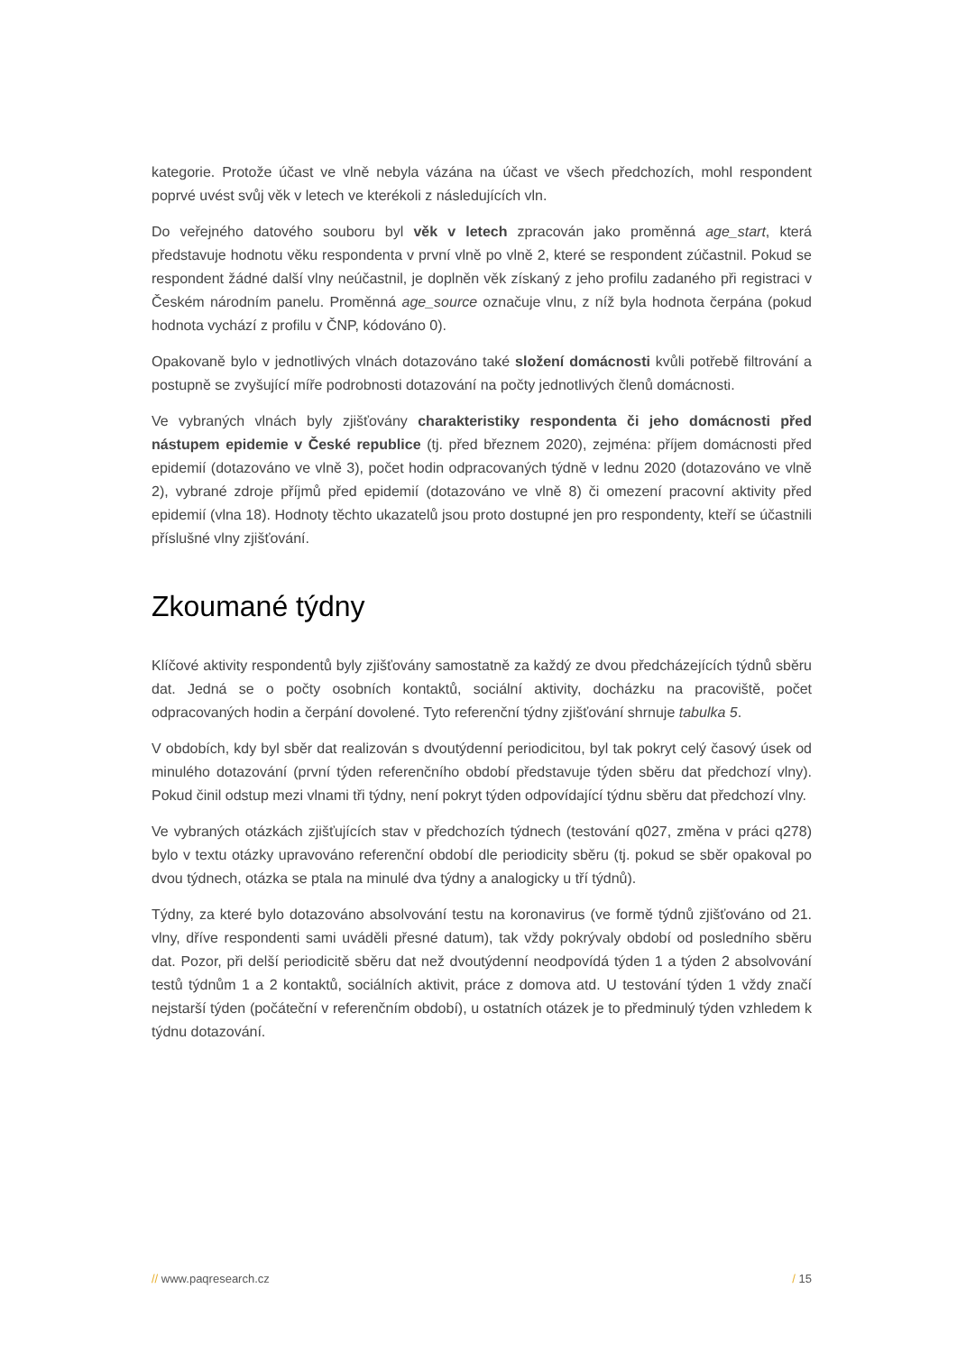kategorie. Protože účast ve vlně nebyla vázána na účast ve všech předchozích, mohl respondent poprvé uvést svůj věk v letech ve kterékoli z následujících vln.
Do veřejného datového souboru byl věk v letech zpracován jako proměnná age_start, která představuje hodnotu věku respondenta v první vlně po vlně 2, které se respondent zúčastnil. Pokud se respondent žádné další vlny neúčastnil, je doplněn věk získaný z jeho profilu zadaného při registraci v Českém národním panelu. Proměnná age_source označuje vlnu, z níž byla hodnota čerpána (pokud hodnota vychází z profilu v ČNP, kódováno 0).
Opakovaně bylo v jednotlivých vlnách dotazováno také složení domácnosti kvůli potřebě filtrování a postupně se zvyšující míře podrobnosti dotazování na počty jednotlivých členů domácnosti.
Ve vybraných vlnách byly zjišťovány charakteristiky respondenta či jeho domácnosti před nástupem epidemie v České republice (tj. před březnem 2020), zejména: příjem domácnosti před epidemií (dotazováno ve vlně 3), počet hodin odpracovaných týdně v lednu 2020 (dotazováno ve vlně 2), vybrané zdroje příjmů před epidemií (dotazováno ve vlně 8) či omezení pracovní aktivity před epidemií (vlna 18). Hodnoty těchto ukazatelů jsou proto dostupné jen pro respondenty, kteří se účastnili příslušné vlny zjišťování.
Zkoumané týdny
Klíčové aktivity respondentů byly zjišťovány samostatně za každý ze dvou předcházejících týdnů sběru dat. Jedná se o počty osobních kontaktů, sociální aktivity, docházku na pracoviště, počet odpracovaných hodin a čerpání dovolené. Tyto referenční týdny zjišťování shrnuje tabulka 5.
V obdobích, kdy byl sběr dat realizován s dvoutýdenní periodicitou, byl tak pokryt celý časový úsek od minulého dotazování (první týden referenčního období představuje týden sběru dat předchozí vlny). Pokud činil odstup mezi vlnami tři týdny, není pokryt týden odpovídající týdnu sběru dat předchozí vlny.
Ve vybraných otázkách zjišťujících stav v předchozích týdnech (testování q027, změna v práci q278) bylo v textu otázky upravováno referenční období dle periodicity sběru (tj. pokud se sběr opakoval po dvou týdnech, otázka se ptala na minulé dva týdny a analogicky u tří týdnů).
Týdny, za které bylo dotazováno absolvování testu na koronavirus (ve formě týdnů zjišťováno od 21. vlny, dříve respondenti sami uváděli přesné datum), tak vždy pokrývaly období od posledního sběru dat. Pozor, při delší periodicitě sběru dat než dvoutýdenní neodpovídá týden 1 a týden 2 absolvování testů týdnům 1 a 2 kontaktů, sociálních aktivit, práce z domova atd. U testování týden 1 vždy značí nejstarší týden (počáteční v referenčním období), u ostatních otázek je to předminulý týden vzhledem k týdnu dotazování.
// www.paqresearch.cz / 15